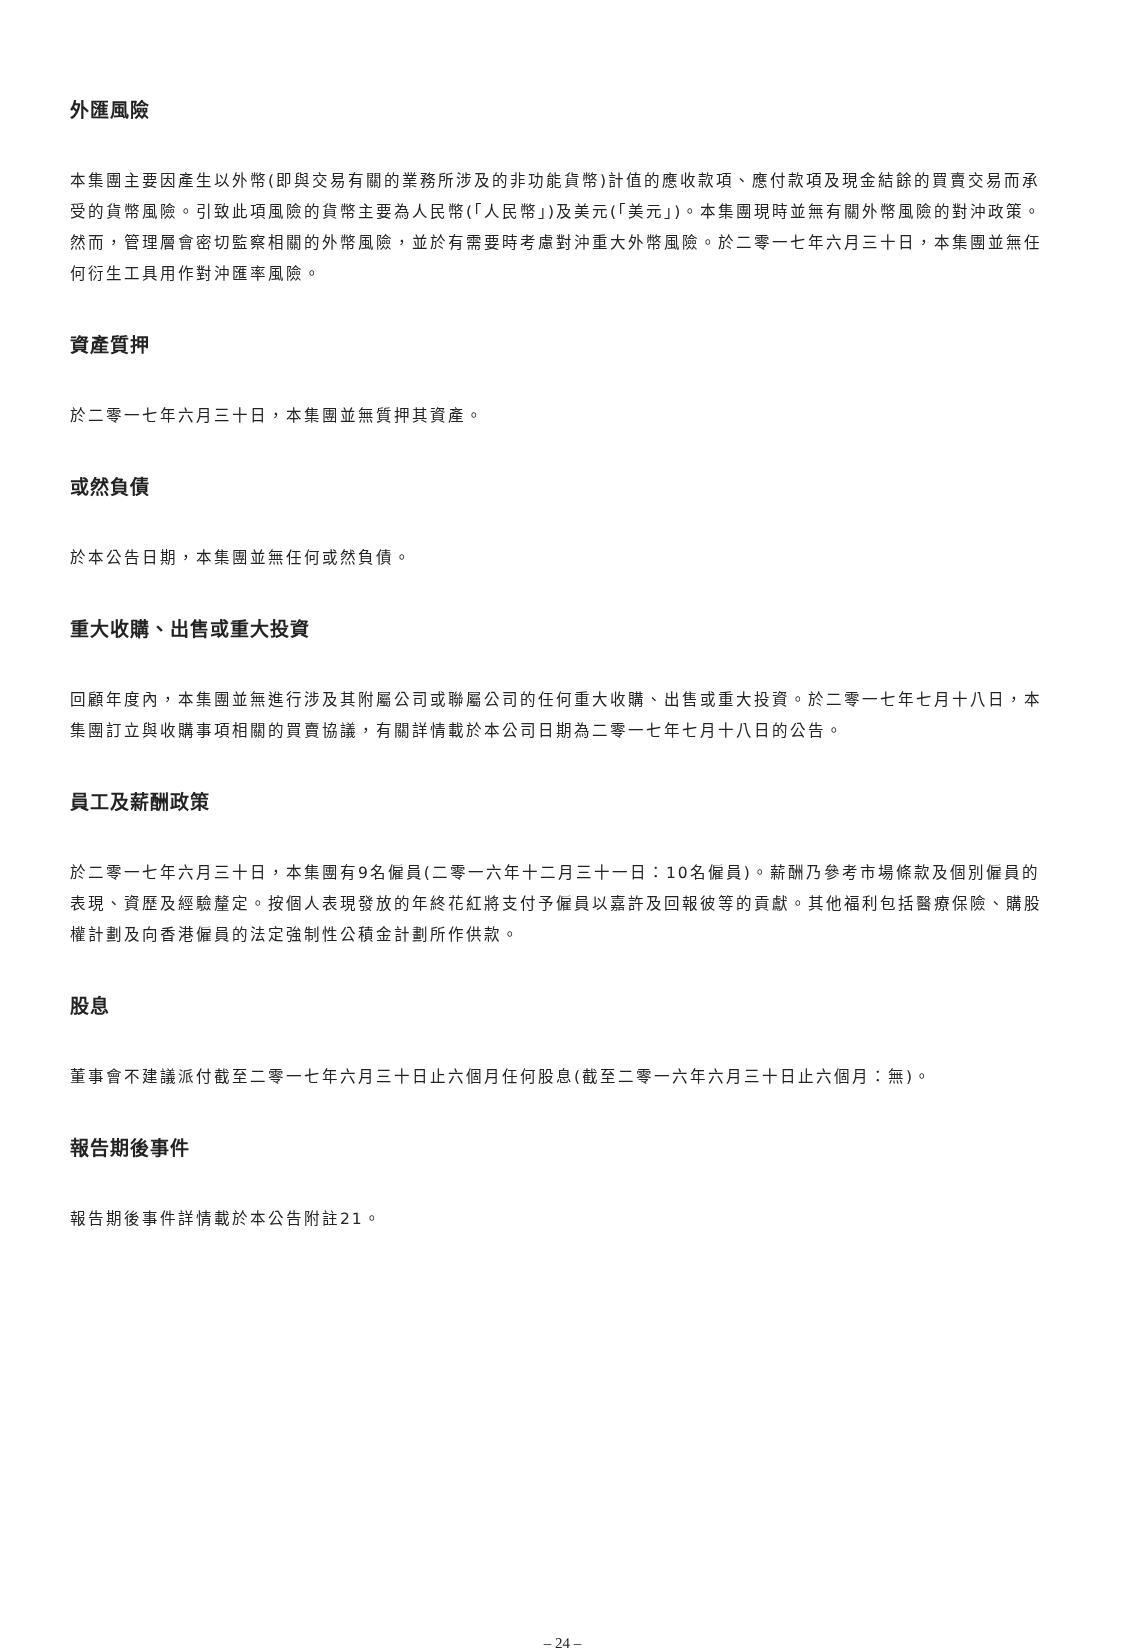外匯風險
本集團主要因產生以外幣(即與交易有關的業務所涉及的非功能貨幣)計值的應收款項、應付款項及現金結餘的買賣交易而承受的貨幣風險。引致此項風險的貨幣主要為人民幣(「人民幣」)及美元(「美元」)。本集團現時並無有關外幣風險的對沖政策。然而，管理層會密切監察相關的外幣風險，並於有需要時考慮對沖重大外幣風險。於二零一七年六月三十日，本集團並無任何衍生工具用作對沖匯率風險。
資產質押
於二零一七年六月三十日，本集團並無質押其資產。
或然負債
於本公告日期，本集團並無任何或然負債。
重大收購、出售或重大投資
回顧年度內，本集團並無進行涉及其附屬公司或聯屬公司的任何重大收購、出售或重大投資。於二零一七年七月十八日，本集團訂立與收購事項相關的買賣協議，有關詳情載於本公司日期為二零一七年七月十八日的公告。
員工及薪酬政策
於二零一七年六月三十日，本集團有9名僱員(二零一六年十二月三十一日：10名僱員)。薪酬乃參考市場條款及個別僱員的表現、資歷及經驗釐定。按個人表現發放的年終花紅將支付予僱員以嘉許及回報彼等的貢獻。其他福利包括醫療保險、購股權計劃及向香港僱員的法定強制性公積金計劃所作供款。
股息
董事會不建議派付截至二零一七年六月三十日止六個月任何股息(截至二零一六年六月三十日止六個月：無)。
報告期後事件
報告期後事件詳情載於本公告附註21。
– 24 –